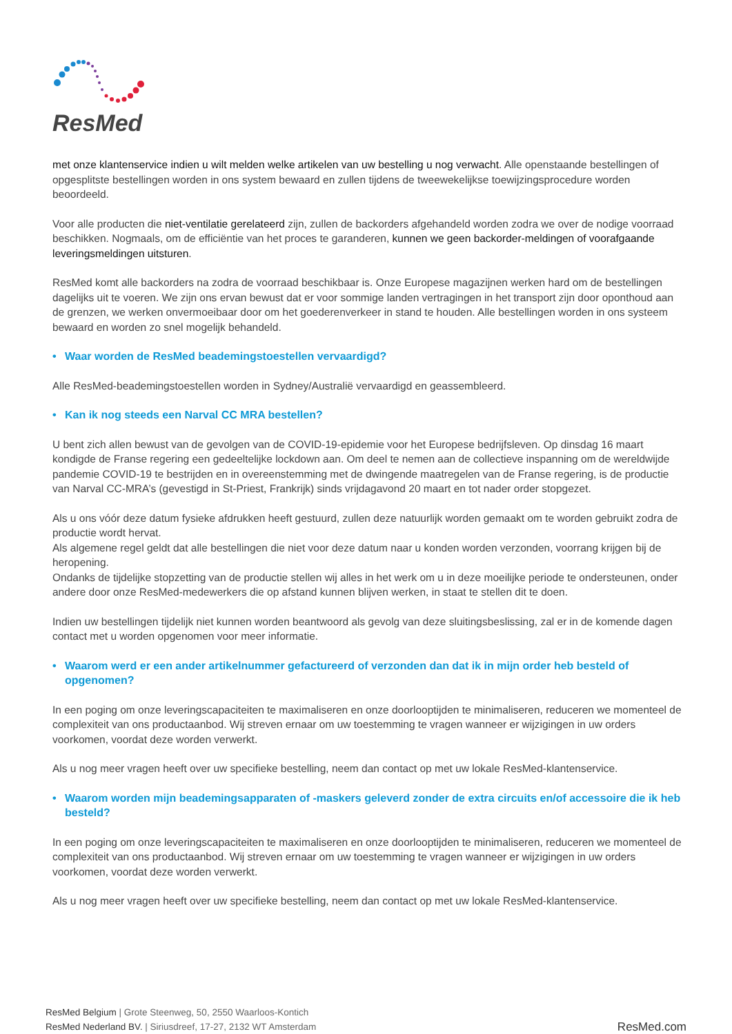ResMed
met onze klantenservice indien u wilt melden welke artikelen van uw bestelling u nog verwacht. Alle openstaande bestellingen of opgesplitste bestellingen worden in ons system bewaard en zullen tijdens de tweewekelijkse toewijzingsprocedure worden beoordeeld.
Voor alle producten die niet-ventilatie gerelateerd zijn, zullen de backorders afgehandeld worden zodra we over de nodige voorraad beschikken. Nogmaals, om de efficiëntie van het proces te garanderen, kunnen we geen backorder-meldingen of voorafgaande leveringsmeldingen uitsturen.
ResMed komt alle backorders na zodra de voorraad beschikbaar is. Onze Europese magazijnen werken hard om de bestellingen dagelijks uit te voeren. We zijn ons ervan bewust dat er voor sommige landen vertragingen in het transport zijn door oponthoud aan de grenzen, we werken onvermoeibaar door om het goederenverkeer in stand te houden. Alle bestellingen worden in ons systeem bewaard en worden zo snel mogelijk behandeld.
• Waar worden de ResMed beademingstoestellen vervaardigd?
Alle ResMed-beademingstoestellen worden in Sydney/Australië vervaardigd en geassembleerd.
• Kan ik nog steeds een Narval CC MRA bestellen?
U bent zich allen bewust van de gevolgen van de COVID-19-epidemie voor het Europese bedrijfsleven. Op dinsdag 16 maart kondigde de Franse regering een gedeeltelijke lockdown aan. Om deel te nemen aan de collectieve inspanning om de wereldwijde pandemie COVID-19 te bestrijden en in overeenstemming met de dwingende maatregelen van de Franse regering, is de productie van Narval CC-MRA’s (gevestigd in St-Priest, Frankrijk) sinds vrijdagavond 20 maart en tot nader order stopgezet.
Als u ons vóór deze datum fysieke afdrukken heeft gestuurd, zullen deze natuurlijk worden gemaakt om te worden gebruikt zodra de productie wordt hervat.
Als algemene regel geldt dat alle bestellingen die niet voor deze datum naar u konden worden verzonden, voorrang krijgen bij de heropening.
Ondanks de tijdelijke stopzetting van de productie stellen wij alles in het werk om u in deze moeilijke periode te ondersteunen, onder andere door onze ResMed-medewerkers die op afstand kunnen blijven werken, in staat te stellen dit te doen.
Indien uw bestellingen tijdelijk niet kunnen worden beantwoord als gevolg van deze sluitingsbeslissing, zal er in de komende dagen contact met u worden opgenomen voor meer informatie.
• Waarom werd er een ander artikelnummer gefactureerd of verzonden dan dat ik in mijn order heb besteld of opgenomen?
In een poging om onze leveringscapaciteiten te maximaliseren en onze doorlooptijden te minimaliseren, reduceren we momenteel de complexiteit van ons productaanbod. Wij streven ernaar om uw toestemming te vragen wanneer er wijzigingen in uw orders voorkomen, voordat deze worden verwerkt.
Als u nog meer vragen heeft over uw specifieke bestelling, neem dan contact op met uw lokale ResMed-klantenservice.
• Waarom worden mijn beademingsapparaten of -maskers geleverd zonder de extra circuits en/of accessoire die ik heb besteld?
In een poging om onze leveringscapaciteiten te maximaliseren en onze doorlooptijden te minimaliseren, reduceren we momenteel de complexiteit van ons productaanbod. Wij streven ernaar om uw toestemming te vragen wanneer er wijzigingen in uw orders voorkomen, voordat deze worden verwerkt.
Als u nog meer vragen heeft over uw specifieke bestelling, neem dan contact op met uw lokale ResMed-klantenservice.
ResMed Belgium | Grote Steenweg, 50, 2550 Waarloos-Kontich
ResMed Nederland BV. | Siriusdreef, 17-27, 2132 WT Amsterdam
ResMed.com